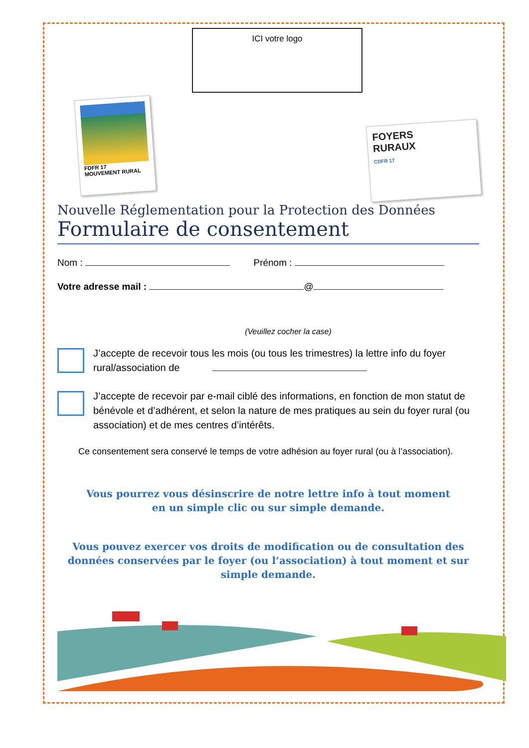ICI votre logo
FDFR 17
MOUVEMENT RURAL
FOYERS
RURAUX
CDFR 17
Nouvelle Réglementation pour la Protection des Données
Formulaire de consentement
Nom : Prénom :
Votre adresse mail : @
(Veuillez cocher la case)
J’accepte de recevoir tous les mois (ou tous les trimestres) la lettre info du foyer rural/association de
J’accepte de recevoir par e-mail ciblé des informations, en fonction de mon statut de bénévole et d’adhérent, et selon la nature de mes pratiques au sein du foyer rural (ou association) et de mes centres d’intérêts.
Ce consentement sera conservé le temps de votre adhésion au foyer rural (ou à l’association).
Vous pourrez vous désinscrire de notre lettre info à tout moment
en un simple clic ou sur simple demande.
Vous pouvez exercer vos droits de modification ou de consultation des données conservées par le foyer (ou l’association) à tout moment et sur simple demande.